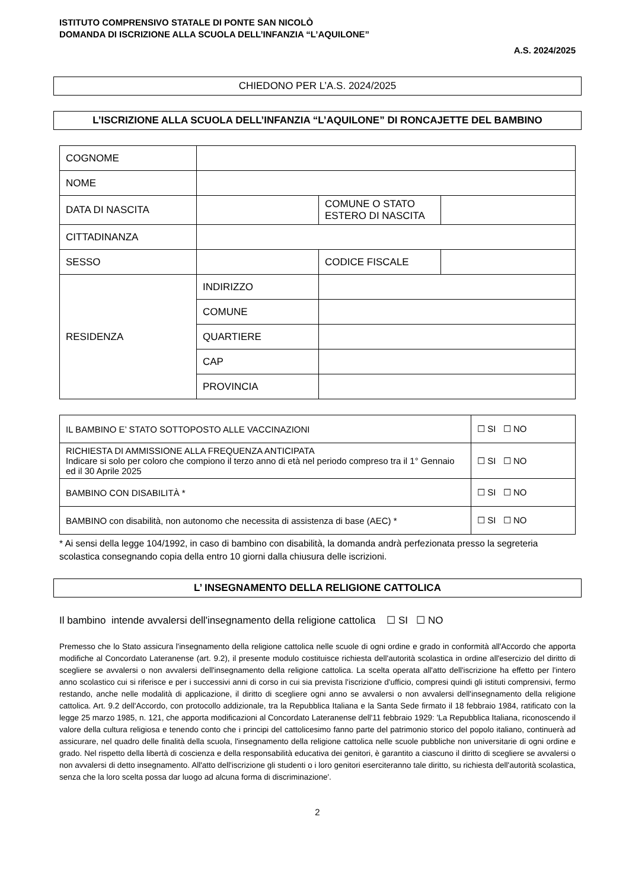ISTITUTO COMPRENSIVO STATALE DI PONTE SAN NICOLÒ
DOMANDA DI ISCRIZIONE ALLA SCUOLA DELL’INFANZIA “L’AQUILONE”
A.S. 2024/2025
CHIEDONO PER L’A.S. 2024/2025
L’ISCRIZIONE ALLA SCUOLA DELL’INFANZIA “L’AQUILONE” DI RONCAJETTE DEL BAMBINO
| COGNOME | | | |
| NOME | | | |
| DATA DI NASCITA | | COMUNE O STATO ESTERO DI NASCITA | |
| CITTADINANZA | | | |
| SESSO | | CODICE FISCALE | |
| RESIDENZA | INDIRIZZO | | |
| | COMUNE | | |
| | QUARTIERE | | |
| | CAP | | |
| | PROVINCIA | | |
| IL BAMBINO E’ STATO SOTTOPOSTO ALLE VACCINAZIONI | ☐ SI ☐ NO |
| RICHIESTA DI AMMISSIONE ALLA FREQUENZA ANTICIPATA Indicare si solo per coloro che compiono il terzo anno di età nel periodo compreso tra il 1° Gennaio ed il 30 Aprile 2025 | ☐ SI ☐ NO |
| BAMBINO CON DISABILITÀ * | ☐ SI ☐ NO |
| BAMBINO con disabilità, non autonomo che necessita di assistenza di base (AEC) * | ☐ SI ☐ NO |
* Ai sensi della legge 104/1992, in caso di bambino con disabilità, la domanda andrà perfezionata presso la segreteria scolastica consegnando copia della entro 10 giorni dalla chiusura delle iscrizioni.
L’ INSEGNAMENTO DELLA RELIGIONE CATTOLICA
Il bambino intende avvalersi dell'insegnamento della religione cattolica ☐ SI ☐ NO
Premesso che lo Stato assicura l'insegnamento della religione cattolica nelle scuole di ogni ordine e grado in conformità all'Accordo che apporta modifiche al Concordato Lateranense (art. 9.2), il presente modulo costituisce richiesta dell'autorità scolastica in ordine all'esercizio del diritto di scegliere se avvalersi o non avvalersi dell'insegnamento della religione cattolica. La scelta operata all'atto dell'iscrizione ha effetto per l'intero anno scolastico cui si riferisce e per i successivi anni di corso in cui sia prevista l'iscrizione d'ufficio, compresi quindi gli istituti comprensivi, fermo restando, anche nelle modalità di applicazione, il diritto di scegliere ogni anno se avvalersi o non avvalersi dell'insegnamento della religione cattolica. Art. 9.2 dell'Accordo, con protocollo addizionale, tra la Repubblica Italiana e la Santa Sede firmato il 18 febbraio 1984, ratificato con la legge 25 marzo 1985, n. 121, che apporta modificazioni al Concordato Lateranense dell'11 febbraio 1929: 'La Repubblica Italiana, riconoscendo il valore della cultura religiosa e tenendo conto che i principi del cattolicesimo fanno parte del patrimonio storico del popolo italiano, continuerà ad assicurare, nel quadro delle finalità della scuola, l'insegnamento della religione cattolica nelle scuole pubbliche non universitarie di ogni ordine e grado. Nel rispetto della libertà di coscienza e della responsabilità educativa dei genitori, è garantito a ciascuno il diritto di scegliere se avvalersi o non avvalersi di detto insegnamento. All'atto dell'iscrizione gli studenti o i loro genitori eserciteranno tale diritto, su richiesta dell'autorità scolastica, senza che la loro scelta possa dar luogo ad alcuna forma di discriminazione'.
2